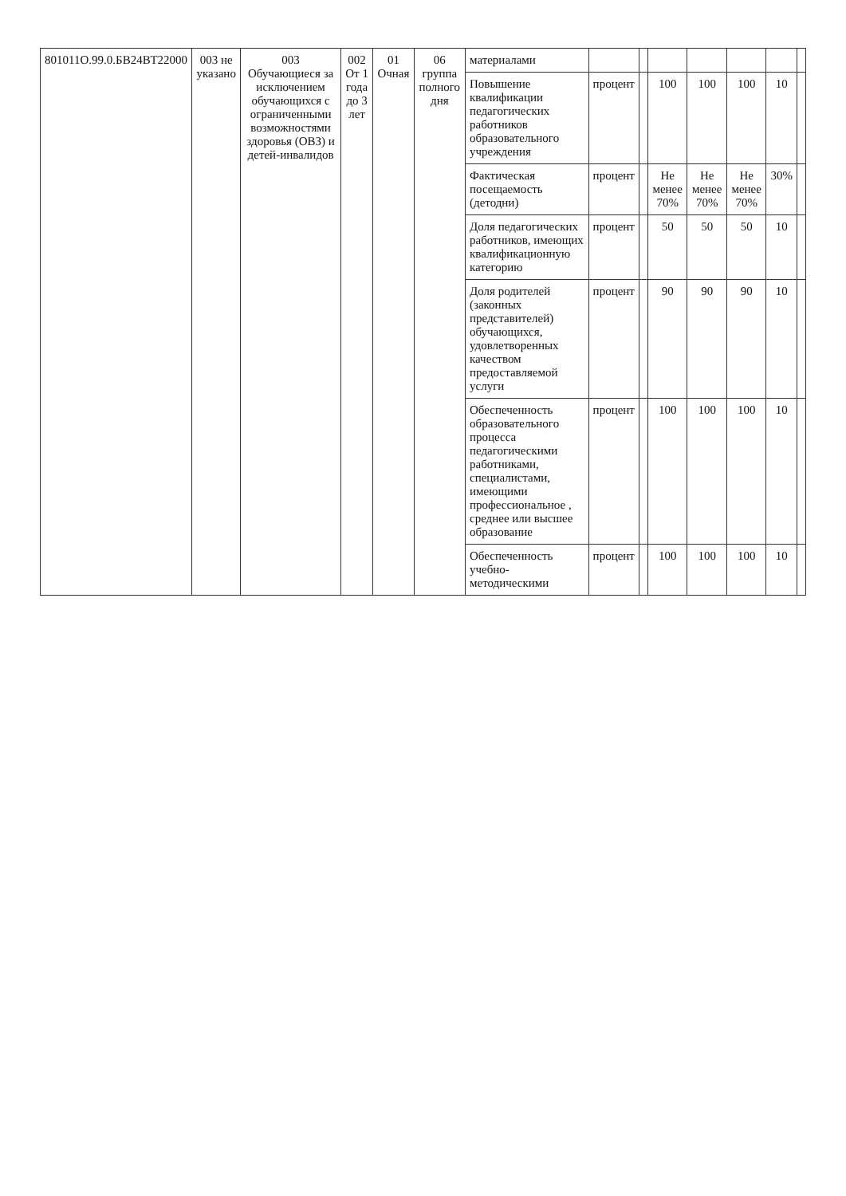| 801011О.99.0.БВ24ВТ22000 | 003 не указано | 003 Обучающиеся за исключением обучающихся с ограниченными возможностями здоровья (ОВЗ) и детей-инвалидов | 002 От 1 года до 3 лет | 01 Очная | 06 группа полного дня | материалами | | | | | | | |
| | | | | | | Повышение квалификации педагогических работников образовательного учреждения | процент | | 100 | 100 | 100 | 10 | |
| | | | | | | Фактическая посещаемость (детодни) | процент | | Не менее 70% | Не менее 70% | Не менее 70% | 30% | |
| | | | | | | Доля педагогических работников, имеющих квалификационную категорию | процент | | 50 | 50 | 50 | 10 | |
| | | | | | | Доля родителей (законных представителей) обучающихся, удовлетворенных качеством предоставляемой услуги | процент | | 90 | 90 | 90 | 10 | |
| | | | | | | Обеспеченность образовательного процесса педагогическими работниками, специалистами, имеющими профессиональное , среднее или высшее образование | процент | | 100 | 100 | 100 | 10 | |
| | | | | | | Обеспеченность учебно-методическими | процент | | 100 | 100 | 100 | 10 | |